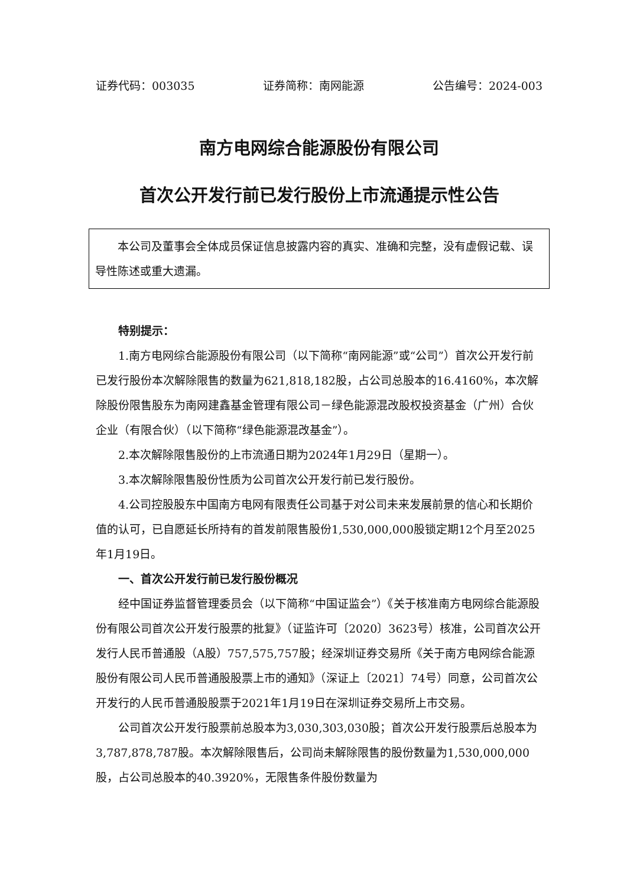证券代码：003035 证券简称：南网能源 公告编号：2024-003
南方电网综合能源股份有限公司
首次公开发行前已发行股份上市流通提示性公告
本公司及董事会全体成员保证信息披露内容的真实、准确和完整，没有虚假记载、误导性陈述或重大遗漏。
特别提示：
1.南方电网综合能源股份有限公司（以下简称“南网能源”或“公司”）首次公开发行前已发行股份本次解除限售的数量为621,818,182股，占公司总股本的16.4160%，本次解除股份限售股东为南网建鑫基金管理有限公司－绿色能源混改股权投资基金（广州）合伙企业（有限合伙）（以下简称“绿色能源混改基金”）。
2.本次解除限售股份的上市流通日期为2024年1月29日（星期一）。
3.本次解除限售股份性质为公司首次公开发行前已发行股份。
4.公司控股股东中国南方电网有限责任公司基于对公司未来发展前景的信心和长期价值的认可，已自愿延长所持有的首发前限售股份1,530,000,000股锁定期12个月至2025年1月19日。
一、首次公开发行前已发行股份概况
经中国证券监督管理委员会（以下简称“中国证监会”）《关于核准南方电网综合能源股份有限公司首次公开发行股票的批复》（证监许可〔2020〕3623号）核准，公司首次公开发行人民币普通股（A股）757,575,757股；经深圳证券交易所《关于南方电网综合能源股份有限公司人民币普通股股票上市的通知》（深证上〔2021〕74号）同意，公司首次公开发行的人民币普通股股票于2021年1月19日在深圳证券交易所上市交易。
公司首次公开发行股票前总股本为3,030,303,030股；首次公开发行股票后总股本为3,787,878,787股。本次解除限售后，公司尚未解除限售的股份数量为1,530,000,000股，占公司总股本的40.3920%，无限售条件股份数量为